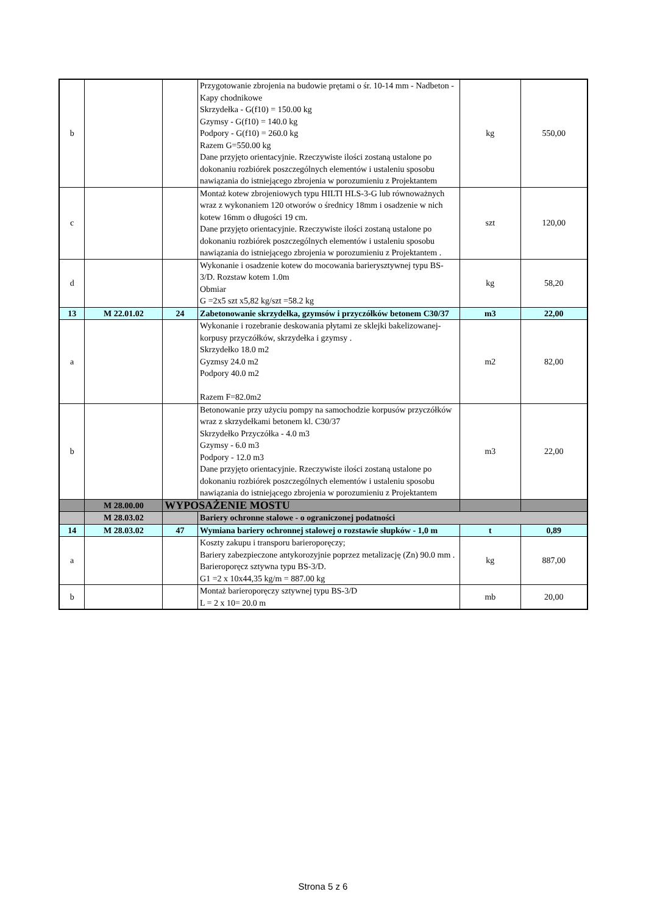| b | | | Przygotowanie zbrojenia na budowie prętami o śr. 10-14 mm - Nadbeton - Kapy chodnikowe Skrzydełka - G(f10) = 150.00 kg Gzymsy - G(f10) = 140.0 kg Podpory - G(f10) = 260.0 kg Razem G=550.00 kg Dane przyjęto orientacyjnie. Rzeczywiste ilości zostaną ustalone po dokonaniu rozbiórek poszczególnych elementów i ustaleniu sposobu nawiązania do istniejącego zbrojenia w porozumieniu z Projektantem | kg | 550,00 |
| c | | | Montaż kotew zbrojeniowych typu HILTI HLS-3-G lub równoważnych wraz z wykonaniem 120 otworów o średnicy 18mm i osadzenie w nich kotew 16mm o długości 19 cm. Dane przyjęto orientacyjnie. Rzeczywiste ilości zostaną ustalone po dokonaniu rozbiórek poszczególnych elementów i ustaleniu sposobu nawiązania do istniejącego zbrojenia w porozumieniu z Projektantem . | szt | 120,00 |
| d | | | Wykonanie i osadzenie kotew do mocowania barierysztywnej typu BS-3/D. Rozstaw kotem 1.0m Obmiar G =2x5 szt x5,82 kg/szt =58.2 kg | kg | 58,20 |
| 13 | M 22.01.02 | 24 | Zabetonowanie skrzydełka, gzymsów i przyczółków betonem C30/37 | m3 | 22,00 |
| a | | | Wykonanie i rozebranie deskowania płytami ze sklejki bakelizowanej-korpusy przyczółków, skrzydełka i gzymsy . Skrzydełko 18.0 m2 Gyzmsy 24.0 m2 Podpory 40.0 m2 Razem F=82.0m2 | m2 | 82,00 |
| b | | | Betonowanie przy użyciu pompy na samochodzie korpusów przyczółków wraz z skrzydełkami betonem kl. C30/37 Skrzydełko Przyczółka - 4.0 m3 Gzymsy - 6.0 m3 Podpory - 12.0 m3 Dane przyjęto orientacyjnie. Rzeczywiste ilości zostaną ustalone po dokonaniu rozbiórek poszczególnych elementów i ustaleniu sposobu nawiązania do istniejącego zbrojenia w porozumieniu z Projektantem | m3 | 22,00 |
| | M 28.00.00 | WYPOSAŻENIE MOSTU | | | |
| | M 28.03.02 | | Bariery ochronne stalowe - o ograniczonej podatności | | |
| 14 | M 28.03.02 | 47 | Wymiana bariery ochronnej stalowej o rozstawie słupków - 1,0 m | t | 0,89 |
| a | | | Koszty zakupu i transporu barieroporęczy; Bariery zabezpieczone antykorozyjnie poprzez metalizację (Zn) 90.0 mm . Barieroporęcz sztywna typu BS-3/D. G1 =2 x 10x44,35 kg/m = 887.00 kg | kg | 887,00 |
| b | | | Montaż barieroporęczy sztywnej typu BS-3/D L = 2 x 10= 20.0 m | mb | 20,00 |
Strona 5 z 6